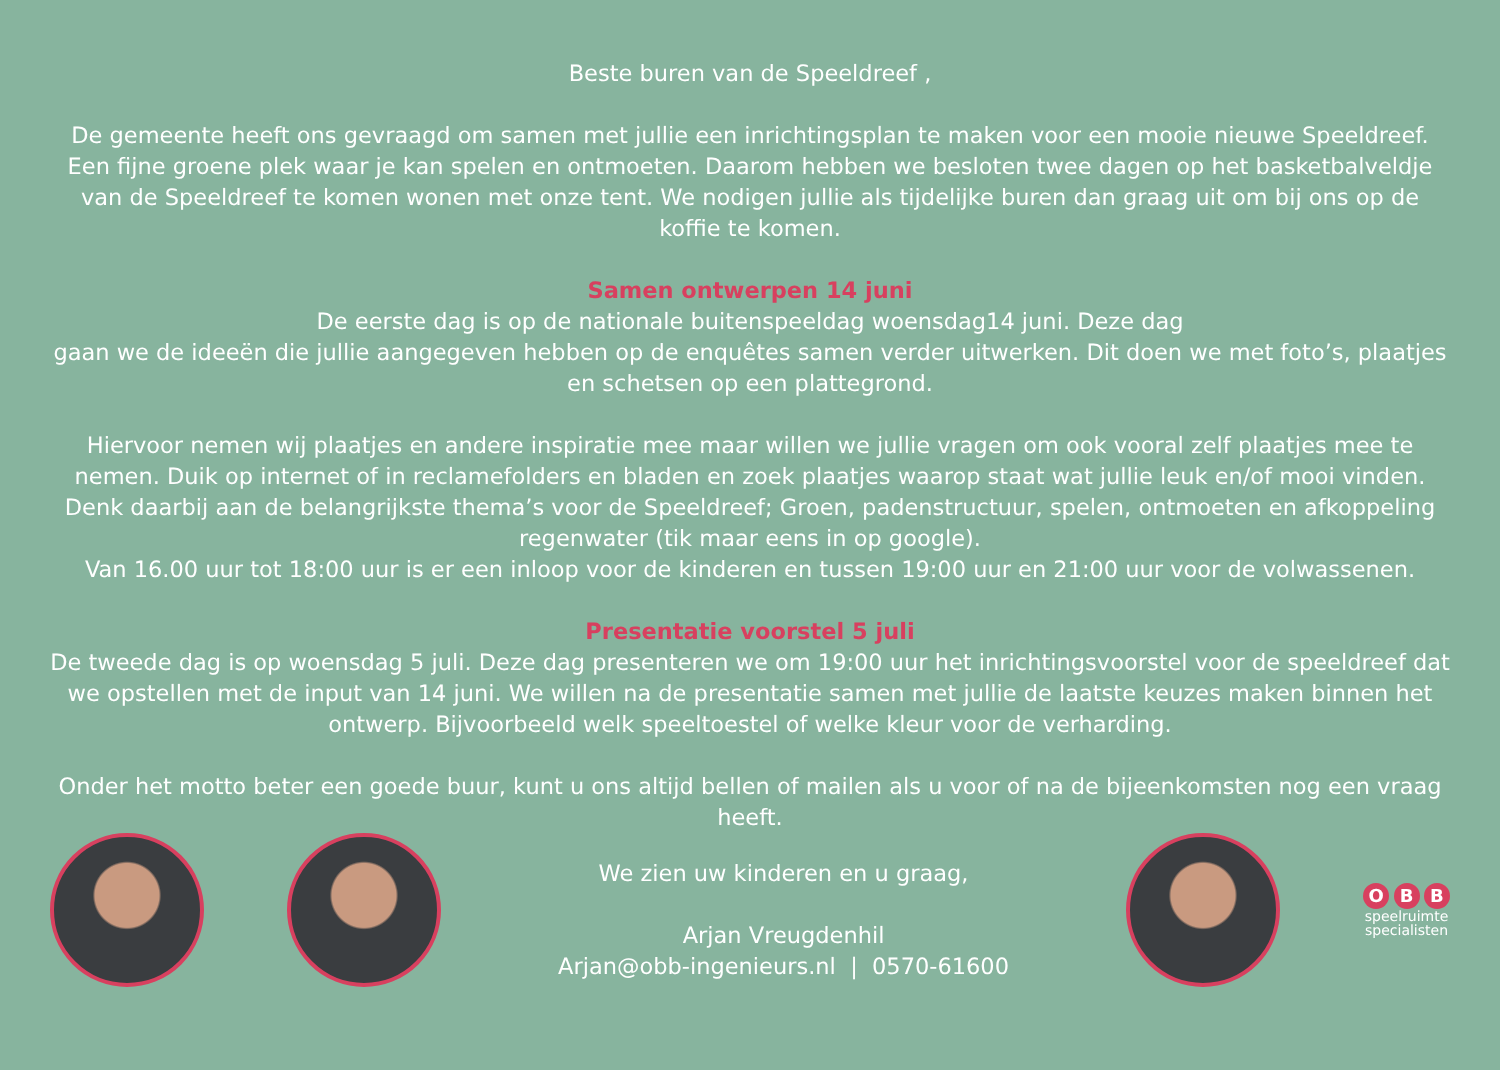Beste buren van de Speeldreef ,
De gemeente heeft ons gevraagd om samen met jullie een inrichtingsplan te maken voor een mooie nieuwe Speeldreef. Een fijne groene plek waar je kan spelen en ontmoeten. Daarom hebben we besloten twee dagen op het basketbalveldje van de Speeldreef te komen wonen met onze tent. We nodigen jullie als tijdelijke buren dan graag uit om bij ons op de koffie te komen.
Samen ontwerpen 14 juni
De eerste dag is op de nationale buitenspeeldag woensdag14 juni. Deze dag
gaan we de ideeën die jullie aangegeven hebben op de enquêtes samen verder uitwerken. Dit doen we met foto’s, plaatjes en schetsen op een plattegrond.
Hiervoor nemen wij plaatjes en andere inspiratie mee maar willen we jullie vragen om ook vooral zelf plaatjes mee te nemen. Duik op internet of in reclamefolders en bladen en zoek plaatjes waarop staat wat jullie leuk en/of mooi vinden. Denk daarbij aan de belangrijkste thema’s voor de Speeldreef; Groen, padenstructuur, spelen, ontmoeten en afkoppeling regenwater (tik maar eens in op google).
Van 16.00 uur tot 18:00 uur is er een inloop voor de kinderen en tussen 19:00 uur en 21:00 uur voor de volwassenen.
Presentatie voorstel 5 juli
De tweede dag is op woensdag 5 juli. Deze dag presenteren we om 19:00 uur het inrichtingsvoorstel voor de speeldreef dat we opstellen met de input van 14 juni. We willen na de presentatie samen met jullie de laatste keuzes maken binnen het ontwerp. Bijvoorbeeld welk speeltoestel of welke kleur voor de verharding.
Onder het motto beter een goede buur, kunt u ons altijd bellen of mailen als u voor of na de bijeenkomsten nog een vraag heeft.
We zien uw kinderen en u graag,
Arjan Vreugdenhil
Arjan@obb-ingenieurs.nl | 0570-61600
O B B
speelruimte
specialisten